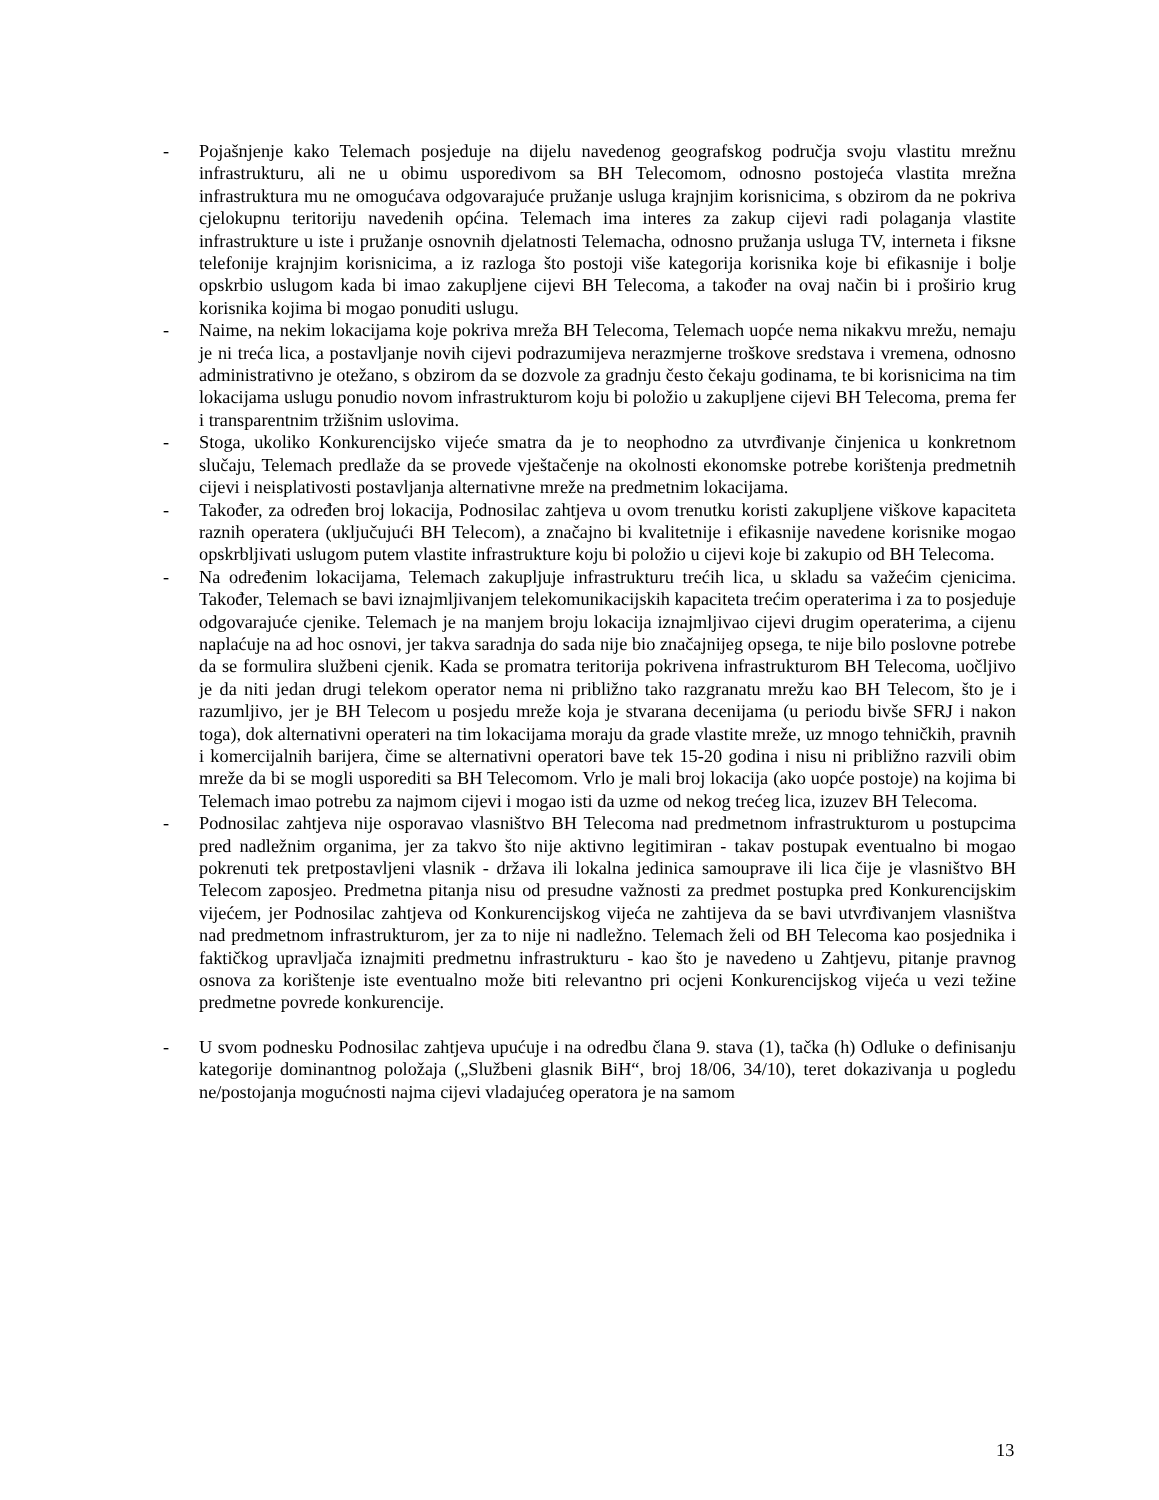- Pojašnjenje kako Telemach posjeduje na dijelu navedenog geografskog područja svoju vlastitu mrežnu infrastrukturu, ali ne u obimu usporedivom sa BH Telecomom, odnosno postojeća vlastita mrežna infrastruktura mu ne omogućava odgovarajuće pružanje usluga krajnjim korisnicima, s obzirom da ne pokriva cjelokupnu teritoriju navedenih općina. Telemach ima interes za zakup cijevi radi polaganja vlastite infrastrukture u iste i pružanje osnovnih djelatnosti Telemacha, odnosno pružanja usluga TV, interneta i fiksne telefonije krajnjim korisnicima, a iz razloga što postoji više kategorija korisnika koje bi efikasnije i bolje opskrbio uslugom kada bi imao zakupljene cijevi BH Telecoma, a također na ovaj način bi i proširio krug korisnika kojima bi mogao ponuditi uslugu.
- Naime, na nekim lokacijama koje pokriva mreža BH Telecoma, Telemach uopće nema nikakvu mrežu, nemaju je ni treća lica, a postavljanje novih cijevi podrazumijeva nerazmjerne troškove sredstava i vremena, odnosno administrativno je otežano, s obzirom da se dozvole za gradnju često čekaju godinama, te bi korisnicima na tim lokacijama uslugu ponudio novom infrastrukturom koju bi položio u zakupljene cijevi BH Telecoma, prema fer i transparentnim tržišnim uslovima.
- Stoga, ukoliko Konkurencijsko vijeće smatra da je to neophodno za utvrđivanje činjenica u konkretnom slučaju, Telemach predlaže da se provede vještačenje na okolnosti ekonomske potrebe korištenja predmetnih cijevi i neisplativosti postavljanja alternativne mreže na predmetnim lokacijama.
- Također, za određen broj lokacija, Podnosilac zahtjeva u ovom trenutku koristi zakupljene viškove kapaciteta raznih operatera (uključujući BH Telecom), a značajno bi kvalitetnije i efikasnije navedene korisnike mogao opskrbljivati uslugom putem vlastite infrastrukture koju bi položio u cijevi koje bi zakupio od BH Telecoma.
- Na određenim lokacijama, Telemach zakupljuje infrastrukturu trećih lica, u skladu sa važećim cjenicima. Također, Telemach se bavi iznajmljivanjem telekomunikacijskih kapaciteta trećim operaterima i za to posjeduje odgovarajuće cjenike. Telemach je na manjem broju lokacija iznajmljivao cijevi drugim operaterima, a cijenu naplaćuje na ad hoc osnovi, jer takva saradnja do sada nije bio značajnijeg opsega, te nije bilo poslovne potrebe da se formulira službeni cjenik. Kada se promatra teritorija pokrivena infrastrukturom BH Telecoma, uočljivo je da niti jedan drugi telekom operator nema ni približno tako razgranatu mrežu kao BH Telecom, što je i razumljivo, jer je BH Telecom u posjedu mreže koja je stvarana decenijama (u periodu bivše SFRJ i nakon toga), dok alternativni operateri na tim lokacijama moraju da grade vlastite mreže, uz mnogo tehničkih, pravnih i komercijalnih barijera, čime se alternativni operatori bave tek 15-20 godina i nisu ni približno razvili obim mreže da bi se mogli usporediti sa BH Telecomom. Vrlo je mali broj lokacija (ako uopće postoje) na kojima bi Telemach imao potrebu za najmom cijevi i mogao isti da uzme od nekog trećeg lica, izuzev BH Telecoma.
- Podnosilac zahtjeva nije osporavao vlasništvo BH Telecoma nad predmetnom infrastrukturom u postupcima pred nadležnim organima, jer za takvo što nije aktivno legitimiran - takav postupak eventualno bi mogao pokrenuti tek pretpostavljeni vlasnik - država ili lokalna jedinica samouprave ili lica čije je vlasništvo BH Telecom zaposjeo. Predmetna pitanja nisu od presudne važnosti za predmet postupka pred Konkurencijskim vijećem, jer Podnosilac zahtjeva od Konkurencijskog vijeća ne zahtijeva da se bavi utvrđivanjem vlasništva nad predmetnom infrastrukturom, jer za to nije ni nadležno. Telemach želi od BH Telecoma kao posjednika i faktičkog upravljača iznajmiti predmetnu infrastrukturu - kao što je navedeno u Zahtjevu, pitanje pravnog osnova za korištenje iste eventualno može biti relevantno pri ocjeni Konkurencijskog vijeća u vezi težine predmetne povrede konkurencije.
- U svom podnesku Podnosilac zahtjeva upućuje i na odredbu člana 9. stava (1), tačka (h) Odluke o definisanju kategorije dominantnog položaja („Službeni glasnik BiH“, broj 18/06, 34/10), teret dokazivanja u pogledu ne/postojanja mogućnosti najma cijevi vladajućeg operatora je na samom
13